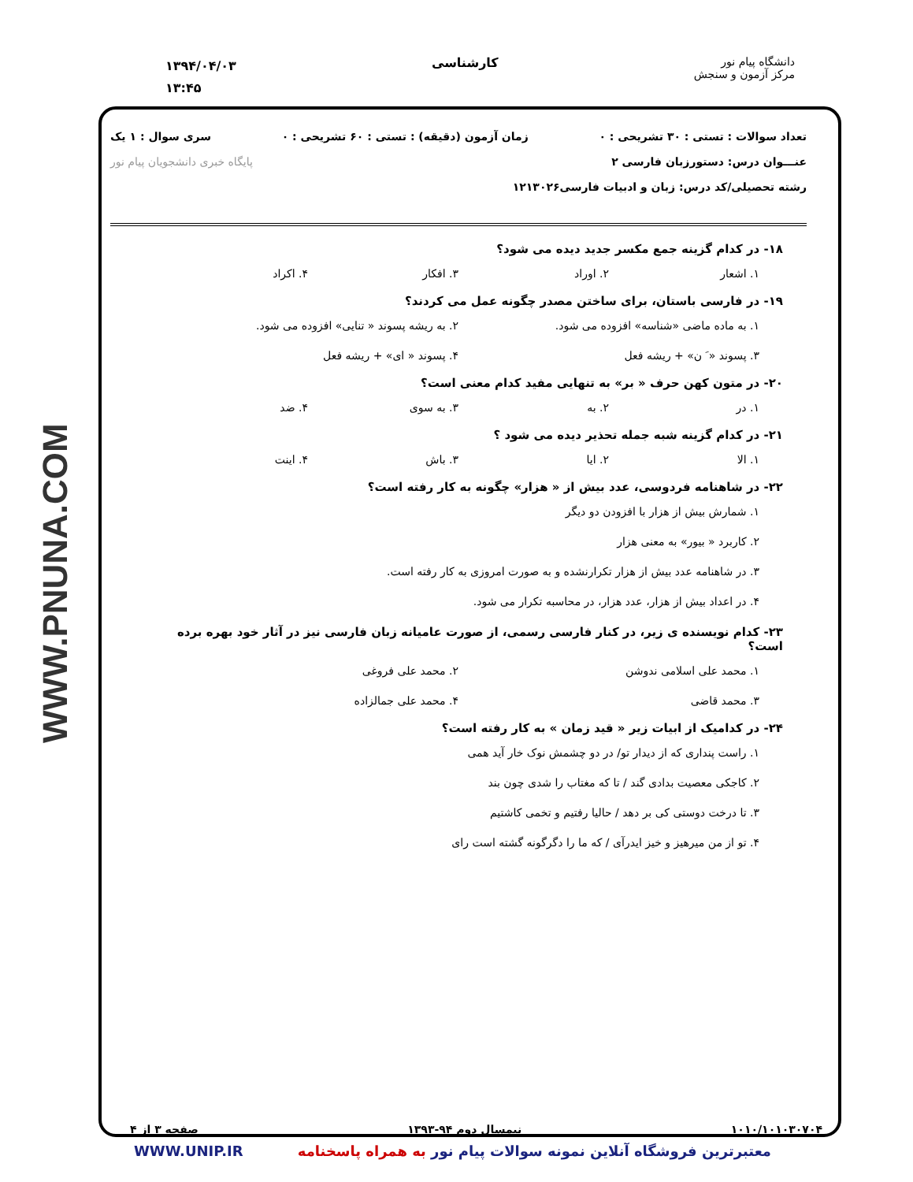دانشگاه پیام نور
مرکز آزمون و سنجش
کارشناسی
۱۳۹۴/۰۴/۰۳
۱۳:۴۵
WWW.PNUNA.COM
تعداد سوالات : تستی : ۳۰ تشریحی : ۰ زمان آزمون (دقیقه) : تستی : ۶۰ تشریحی : ۰ سری سوال : ۱ یک
عنـــوان درس: دستورزبان فارسی ۲ پایگاه خبری دانشجویان پیام نور
رشته تحصیلی/کد درس: زبان و ادبیات فارسی۱۲۱۳۰۲۶
۱۸- در کدام گزینه جمع مکسر جدید دیده می شود؟
۱. اشعار ۲. اوراد ۳. افکار ۴. اکراد
۱۹- در فارسی باستان، برای ساختن مصدر چگونه عمل می کردند؟
۱. به ماده ماضی «شناسه» افزوده می شود. ۲. به ریشه پسوند « تنایی» افزوده می شود. ۳. پسوند « َ ن» + ریشه فعل ۴. پسوند « ای» + ریشه فعل
۲۰- در متون کهن حرف « بر» به تنهایی مفید کدام معنی است؟
۱. در ۲. به ۳. به سوی ۴. ضد
۲۱- در کدام گزینه شبه جمله تحذیر دیده می شود ؟
۱. الا ۲. ایا ۳. باش ۴. اینت
۲۲- در شاهنامه فردوسی، عدد بیش از « هزار» چگونه به کار رفته است؟
۱. شمارش بیش از هزار با افزودن دو دیگر
۲. کاربرد « بیور» به معنی هزار
۳. در شاهنامه عدد بیش از هزار تکرارنشده و به صورت امروزی به کار رفته است.
۴. در اعداد بیش از هزار، عدد هزار، در محاسبه تکرار می شود.
۲۳- کدام نویسنده ی زیر، در کنار فارسی رسمی، از صورت عامیانه زبان فارسی نیز در آثار خود بهره برده است؟
۱. محمد علی اسلامی ندوشن ۲. محمد علی فروغی ۳. محمد قاضی ۴. محمد علی جمالزاده
۲۴- در کدامیک از ابیات زیر « قید زمان » به کار رفته است؟
۱. راست پنداری که از دیدار تو/ در دو چشمش نوک خار آید همی
۲. کاجکی معصیت بدادی گند / تا که مغتاب را شدی چون بند
۳. تا درخت دوستی کی بر دهد / حالیا رفتیم و تخمی کاشتیم
۴. تو از من میرهیز و خیز ایدرآی / که ما را دگرگونه گشته است رای
۱۰۱۰/۱۰۱۰۳۰۷۰۴ نیمسال دوم ۹۴-۱۳۹۳ صفحه ۳ از ۴
معتبرترین فروشگاه آنلاین نمونه سوالات پیام نور به همراه پاسخنامه WWW.UNIP.IR